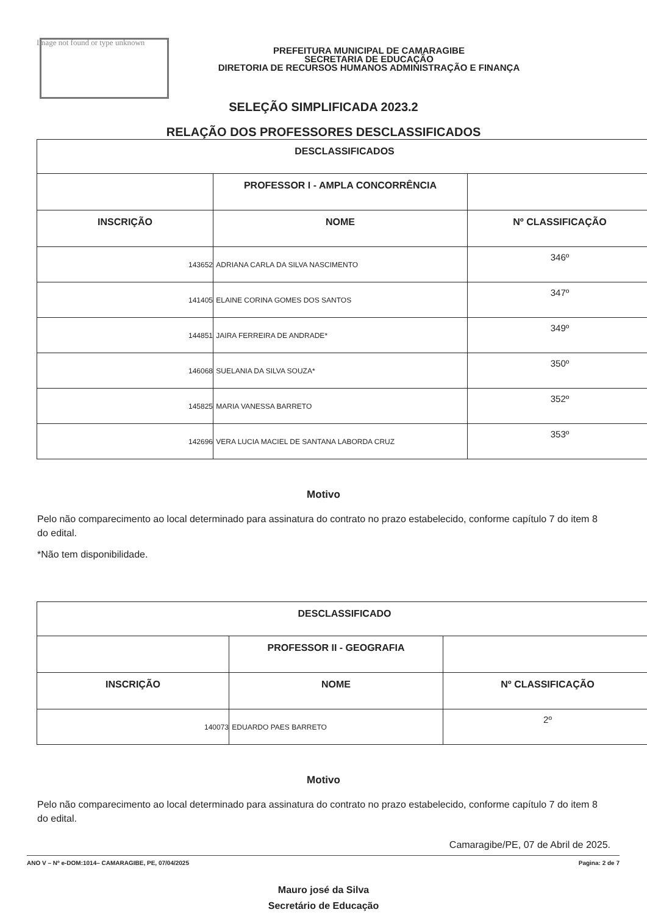Image not found or type unknown
PREFEITURA MUNICIPAL DE CAMARAGIBE
SECRETARIA DE EDUCAÇÃO
DIRETORIA DE RECURSOS HUMANOS ADMINISTRAÇÃO E FINANÇA
SELEÇÃO SIMPLIFICADA 2023.2
RELAÇÃO DOS PROFESSORES DESCLASSIFICADOS
| DESCLASSIFICADOS | | |
| --- | --- | --- |
| | PROFESSOR I - AMPLA CONCORRÊNCIA | |
| INSCRIÇÃO | NOME | Nº CLASSIFICAÇÃO |
| 143652 | ADRIANA CARLA DA SILVA NASCIMENTO | 346º |
| 141405 | ELAINE CORINA GOMES DOS SANTOS | 347º |
| 144851 | JAIRA FERREIRA DE ANDRADE* | 349º |
| 146068 | SUELANIA DA SILVA SOUZA* | 350º |
| 145825 | MARIA VANESSA BARRETO | 352º |
| 142696 | VERA LUCIA MACIEL DE SANTANA LABORDA CRUZ | 353º |
Motivo
Pelo não comparecimento ao local determinado para assinatura do contrato no prazo estabelecido, conforme capítulo 7 do item 8 do edital.
*Não tem disponibilidade.
| DESCLASSIFICADO | | |
| --- | --- | --- |
| | PROFESSOR II - GEOGRAFIA | |
| INSCRIÇÃO | NOME | Nº CLASSIFICAÇÃO |
| 140073 | EDUARDO PAES BARRETO | 2º |
Motivo
Pelo não comparecimento ao local determinado para assinatura do contrato no prazo estabelecido, conforme capítulo 7 do item 8 do edital.
Camaragibe/PE, 07 de Abril de 2025.
Mauro josé da Silva
Secretário de Educação
ANO V – Nº e-DOM:1014– CAMARAGIBE, PE, 07/04/2025 Pagina: 2 de 7